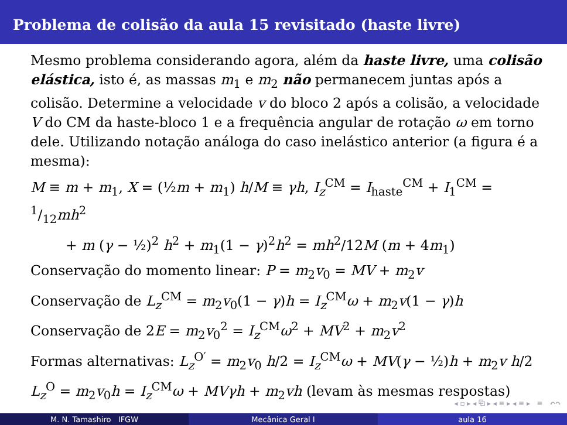Problema de colisão da aula 15 revisitado (haste livre)
Mesmo problema considerando agora, além da haste livre, uma colisão elástica, isto é, as massas m<sub>1</sub> e m<sub>2</sub> não permanecem juntas após a colisão. Determine a velocidade v do bloco 2 após a colisão, a velocidade V do CM da haste-bloco 1 e a frequência angular de rotação ω em torno dele. Utilizando notação análoga do caso inelástico anterior (a figura é a mesma):
M ≡ m + m<sub>1</sub>, X = (½m + m<sub>1</sub>) h/M ≡ γh, I<sub>z</sub><sup>CM</sup> = I<sub>haste</sub><sup>CM</sup> + I<sub>1</sub><sup>CM</sup> = 1/12mh<sup>2</sup>
+ m (γ − ½)<sup>2</sup> h<sup>2</sup> + m<sub>1</sub>(1 − γ)<sup>2</sup>h<sup>2</sup> = mh<sup>2</sup>/12M (m + 4m<sub>1</sub>)
Conservação do momento linear: P = m<sub>2</sub>v<sub>0</sub> = MV + m<sub>2</sub>v
Conservação de L<sub>z</sub><sup>CM</sup> = m<sub>2</sub>v<sub>0</sub>(1 − γ)h = I<sub>z</sub><sup>CM</sup>ω + m<sub>2</sub>v(1 − γ)h
Conservação de 2E = m<sub>2</sub>v<sub>0</sub><sup>2</sup> = I<sub>z</sub><sup>CM</sup>ω<sup>2</sup> + MV<sup>2</sup> + m<sub>2</sub>v<sup>2</sup>
Formas alternativas: L<sub>z</sub><sup>O′</sup> = m<sub>2</sub>v<sub>0</sub> h/2 = I<sub>z</sub><sup>CM</sup>ω + MV(γ − ½)h + m<sub>2</sub>v h/2
L<sub>z</sub><sup>O</sup> = m<sub>2</sub>v<sub>0</sub>h = I<sub>z</sub><sup>CM</sup>ω + MVγh + m<sub>2</sub>vh (levam às mesmas respostas)
◂ ▫ ▸ ◂ ⧉ ▸ ◂ ≡ ▸ ◂ ≡ ▸ ≡ ↶↷
M. N. Tamashiro IFGW Mecânica Geral I aula 16